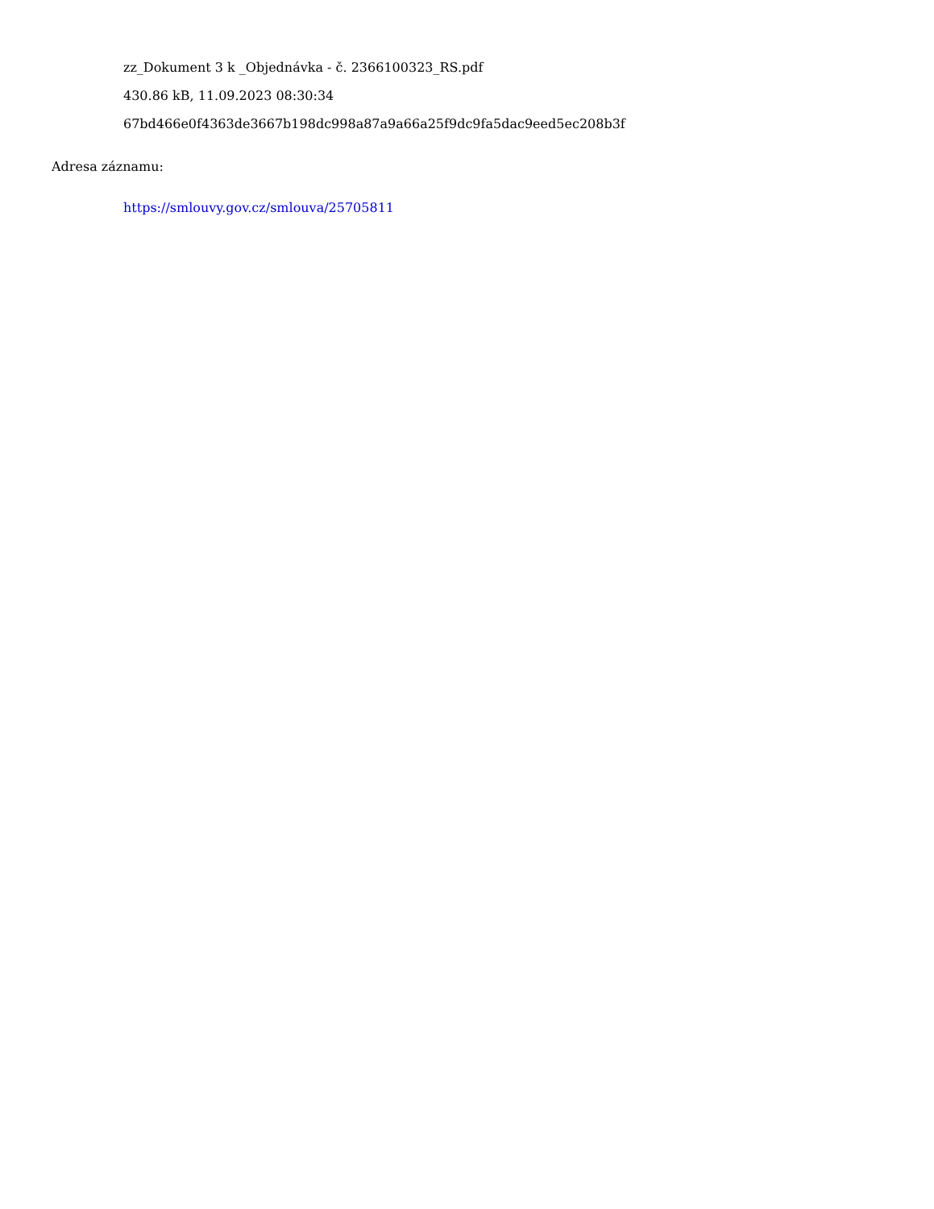zz_Dokument 3 k _Objednávka - č. 2366100323_RS.pdf
430.86 kB, 11.09.2023 08:30:34
67bd466e0f4363de3667b198dc998a87a9a66a25f9dc9fa5dac9eed5ec208b3f
Adresa záznamu:
https://smlouvy.gov.cz/smlouva/25705811